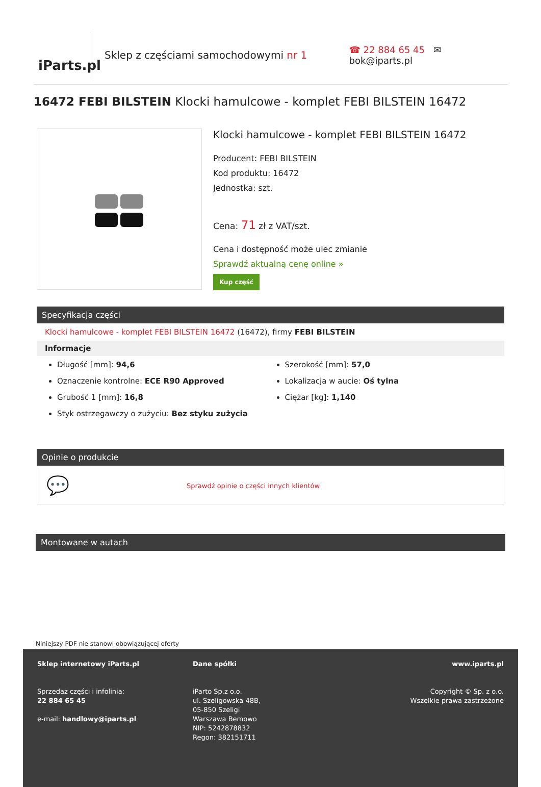iParts.pl
Sklep z częściami samochodowymi nr 1
☎ 22 884 65 45 ✉ bok@iparts.pl
16472 FEBI BILSTEIN Klocki hamulcowe - komplet FEBI BILSTEIN 16472
Klocki hamulcowe - komplet FEBI BILSTEIN 16472
Producent: FEBI BILSTEIN
Kod produktu: 16472
Jednostka: szt.
Cena: 71 zł z VAT/szt.
Cena i dostępność może ulec zmianie
Sprawdź aktualną cenę online »
Kup część
Specyfikacja części
Klocki hamulcowe - komplet FEBI BILSTEIN 16472 (16472), firmy FEBI BILSTEIN
Informacje
Długość [mm]: 94,6
Oznaczenie kontrolne: ECE R90 Approved
Grubość 1 [mm]: 16,8
Styk ostrzegawczy o zużyciu: Bez styku zużycia
Szerokość [mm]: 57,0
Lokalizacja w aucie: Oś tylna
Ciężar [kg]: 1,140
Opinie o produkcie
💬 Sprawdź opinie o części innych klientów
Montowane w autach
Niniejszy PDF nie stanowi obowiązującej oferty
Sklep internetowy iParts.pl
Sprzedaż części i infolinia:
22 884 65 45
e-mail: handlowy@iparts.pl
Dane spółki
iParto Sp.z o.o.
ul. Szeligowska 48B,
05-850 Szeligi
Warszawa Bemowo
NIP: 5242878832
Regon: 382151711
www.iparts.pl
Copyright © Sp. z o.o.
Wszelkie prawa zastrzeżone